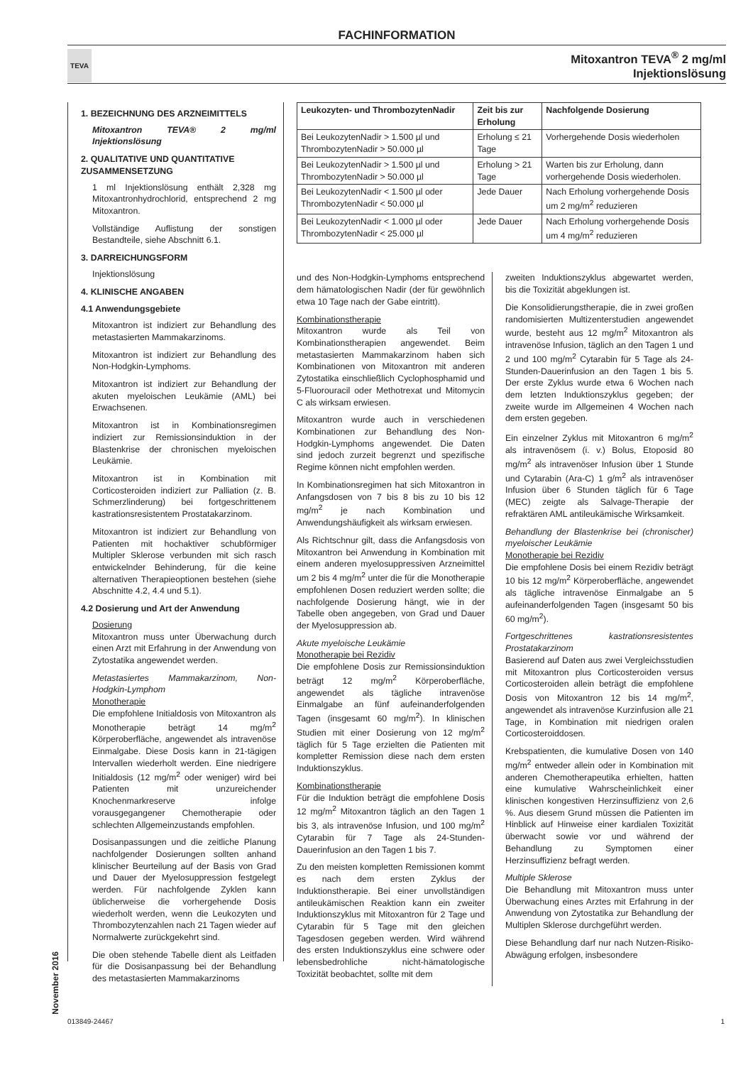FACHINFORMATION
TEVA
Mitoxantron TEVA<sup>®</sup> 2 mg/ml
Injektionslösung
1. BEZEICHNUNG DES ARZNEIMITTELS
Mitoxantron TEVA® 2 mg/ml Injektionslösung
2. QUALITATIVE UND QUANTITATIVE ZUSAMMENSETZUNG
1 ml Injektionslösung enthält 2,328 mg Mitoxantronhydrochlorid, entsprechend 2 mg Mitoxantron.
Vollständige Auflistung der sonstigen Bestandteile, siehe Abschnitt 6.1.
3. DARREICHUNGSFORM
Injektionslösung
4. KLINISCHE ANGABEN
4.1 Anwendungsgebiete
Mitoxantron ist indiziert zur Behandlung des metastasierten Mammakarzinoms.
Mitoxantron ist indiziert zur Behandlung des Non-Hodgkin-Lymphoms.
Mitoxantron ist indiziert zur Behandlung der akuten myeloischen Leukämie (AML) bei Erwachsenen.
Mitoxantron ist in Kombinationsregimen indiziert zur Remissionsinduktion in der Blastenkrise der chronischen myeloischen Leukämie.
Mitoxantron ist in Kombination mit Corticosteroiden indiziert zur Palliation (z. B. Schmerzlinderung) bei fortgeschrittenem kastrationsresistentem Prostatakarzinom.
Mitoxantron ist indiziert zur Behandlung von Patienten mit hochaktiver schubförmiger Multipler Sklerose verbunden mit sich rasch entwickelnder Behinderung, für die keine alternativen Therapieoptionen bestehen (siehe Abschnitte 4.2, 4.4 und 5.1).
4.2 Dosierung und Art der Anwendung
Dosierung
Mitoxantron muss unter Überwachung durch einen Arzt mit Erfahrung in der Anwendung von Zytostatika angewendet werden.
Metastasiertes Mammakarzinom, Non-Hodgkin-Lymphom
Monotherapie
Die empfohlene Initialdosis von Mitoxantron als Monotherapie beträgt 14 mg/m<sup>2</sup> Körperoberfläche, angewendet als intravenöse Einmalgabe. Diese Dosis kann in 21-tägigen Intervallen wiederholt werden. Eine niedrigere Initialdosis (12 mg/m<sup>2</sup> oder weniger) wird bei Patienten mit unzureichender Knochenmarkreserve infolge vorausgegangener Chemotherapie oder schlechten Allgemeinzustands empfohlen.
Dosisanpassungen und die zeitliche Planung nachfolgender Dosierungen sollten anhand klinischer Beurteilung auf der Basis von Grad und Dauer der Myelosuppression festgelegt werden. Für nachfolgende Zyklen kann üblicherweise die vorhergehende Dosis wiederholt werden, wenn die Leukozyten und Thrombozytenzahlen nach 21 Tagen wieder auf Normalwerte zurückgekehrt sind.
Die oben stehende Tabelle dient als Leitfaden für die Dosisanpassung bei der Behandlung des metastasierten Mammakarzinoms
| Leukozyten- und ThrombozytenNadir | Zeit bis zur Erholung | Nachfolgende Dosierung |
| --- | --- | --- |
| Bei LeukozytenNadir > 1.500 µl und ThrombozytenNadir > 50.000 µl | Erholung ≤ 21 Tage | Vorhergehende Dosis wiederholen |
| Bei LeukozytenNadir > 1.500 µl und ThrombozytenNadir > 50.000 µl | Erholung > 21 Tage | Warten bis zur Erholung, dann vorhergehende Dosis wiederholen. |
| Bei LeukozytenNadir < 1.500 µl oder ThrombozytenNadir < 50.000 µl | Jede Dauer | Nach Erholung vorhergehende Dosis um 2 mg/m<sup>2</sup> reduzieren |
| Bei LeukozytenNadir < 1.000 µl oder ThrombozytenNadir < 25.000 µl | Jede Dauer | Nach Erholung vorhergehende Dosis um 4 mg/m<sup>2</sup> reduzieren |
und des Non-Hodgkin-Lymphoms entsprechend dem hämatologischen Nadir (der für gewöhnlich etwa 10 Tage nach der Gabe eintritt).
Kombinationstherapie
Mitoxantron wurde als Teil von Kombinationstherapien angewendet. Beim metastasierten Mammakarzinom haben sich Kombinationen von Mitoxantron mit anderen Zytostatika einschließlich Cyclophosphamid und 5-Fluorouracil oder Methotrexat und Mitomycin C als wirksam erwiesen.
Mitoxantron wurde auch in verschiedenen Kombinationen zur Behandlung des Non-Hodgkin-Lymphoms angewendet. Die Daten sind jedoch zurzeit begrenzt und spezifische Regime können nicht empfohlen werden.
In Kombinationsregimen hat sich Mitoxantron in Anfangsdosen von 7 bis 8 bis zu 10 bis 12 mg/m<sup>2</sup> je nach Kombination und Anwendungshäufigkeit als wirksam erwiesen.
Als Richtschnur gilt, dass die Anfangsdosis von Mitoxantron bei Anwendung in Kombination mit einem anderen myelosuppressiven Arzneimittel um 2 bis 4 mg/m<sup>2</sup> unter die für die Monotherapie empfohlenen Dosen reduziert werden sollte; die nachfolgende Dosierung hängt, wie in der Tabelle oben angegeben, von Grad und Dauer der Myelosuppression ab.
Akute myeloische Leukämie
Monotherapie bei Rezidiv
Die empfohlene Dosis zur Remissionsinduktion beträgt 12 mg/m<sup>2</sup> Körperoberfläche, angewendet als tägliche intravenöse Einmalgabe an fünf aufeinanderfolgenden Tagen (insgesamt 60 mg/m<sup>2</sup>). In klinischen Studien mit einer Dosierung von 12 mg/m<sup>2</sup> täglich für 5 Tage erzielten die Patienten mit kompletter Remission diese nach dem ersten Induktionszyklus.
Kombinationstherapie
Für die Induktion beträgt die empfohlene Dosis 12 mg/m<sup>2</sup> Mitoxantron täglich an den Tagen 1 bis 3, als intravenöse Infusion, und 100 mg/m<sup>2</sup> Cytarabin für 7 Tage als 24-Stunden-Dauerinfusion an den Tagen 1 bis 7.
Zu den meisten kompletten Remissionen kommt es nach dem ersten Zyklus der Induktionstherapie. Bei einer unvollständigen antileukämischen Reaktion kann ein zweiter Induktionszyklus mit Mitoxantron für 2 Tage und Cytarabin für 5 Tage mit den gleichen Tagesdosen gegeben werden. Wird während des ersten Induktionszyklus eine schwere oder lebensbedrohliche nicht-hämatologische Toxizität beobachtet, sollte mit dem
zweiten Induktionszyklus abgewartet werden, bis die Toxizität abgeklungen ist.
Die Konsolidierungstherapie, die in zwei großen randomisierten Multizenterstudien angewendet wurde, besteht aus 12 mg/m<sup>2</sup> Mitoxantron als intravenöse Infusion, täglich an den Tagen 1 und 2 und 100 mg/m<sup>2</sup> Cytarabin für 5 Tage als 24-Stunden-Dauerinfusion an den Tagen 1 bis 5. Der erste Zyklus wurde etwa 6 Wochen nach dem letzten Induktionszyklus gegeben; der zweite wurde im Allgemeinen 4 Wochen nach dem ersten gegeben.
Ein einzelner Zyklus mit Mitoxantron 6 mg/m<sup>2</sup> als intravenösem (i. v.) Bolus, Etoposid 80 mg/m<sup>2</sup> als intravenöser Infusion über 1 Stunde und Cytarabin (Ara-C) 1 g/m<sup>2</sup> als intravenöser Infusion über 6 Stunden täglich für 6 Tage (MEC) zeigte als Salvage-Therapie der refraktären AML antileukämische Wirksamkeit.
Behandlung der Blastenkrise bei (chronischer) myeloischer Leukämie
Monotherapie bei Rezidiv
Die empfohlene Dosis bei einem Rezidiv beträgt 10 bis 12 mg/m<sup>2</sup> Körperoberfläche, angewendet als tägliche intravenöse Einmalgabe an 5 aufeinanderfolgenden Tagen (insgesamt 50 bis 60 mg/m<sup>2</sup>).
Fortgeschrittenes kastrationsresistentes Prostatakarzinom
Basierend auf Daten aus zwei Vergleichsstudien mit Mitoxantron plus Corticosteroiden versus Corticosteroiden allein beträgt die empfohlene Dosis von Mitoxantron 12 bis 14 mg/m<sup>2</sup>, angewendet als intravenöse Kurzinfusion alle 21 Tage, in Kombination mit niedrigen oralen Corticosteroiddosen.
Krebspatienten, die kumulative Dosen von 140 mg/m<sup>2</sup> entweder allein oder in Kombination mit anderen Chemotherapeutika erhielten, hatten eine kumulative Wahrscheinlichkeit einer klinischen kongestiven Herzinsuffizienz von 2,6 %. Aus diesem Grund müssen die Patienten im Hinblick auf Hinweise einer kardialen Toxizität überwacht sowie vor und während der Behandlung zu Symptomen einer Herzinsuffizienz befragt werden.
Multiple Sklerose
Die Behandlung mit Mitoxantron muss unter Überwachung eines Arztes mit Erfahrung in der Anwendung von Zytostatika zur Behandlung der Multiplen Sklerose durchgeführt werden.
Diese Behandlung darf nur nach Nutzen-Risiko-Abwägung erfolgen, insbesondere
November 2016
013849-24467 1